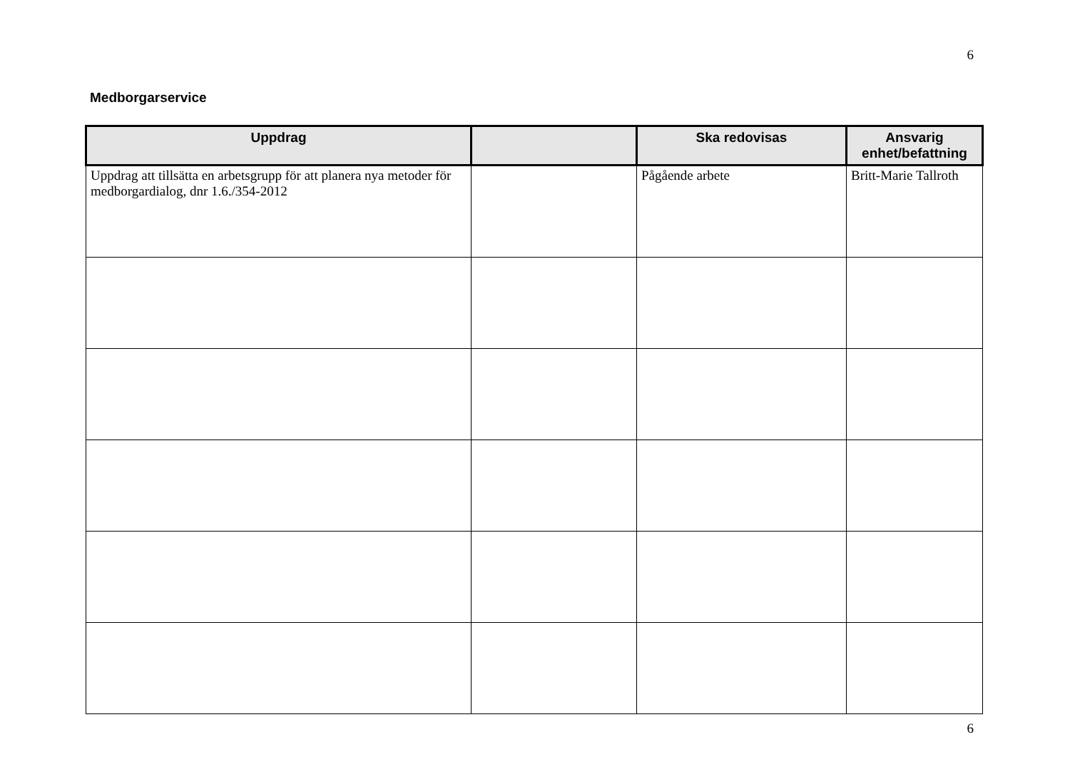6
Medborgarservice
| Uppdrag | | Ska redovisas | Ansvarig enhet/befattning |
| --- | --- | --- | --- |
| Uppdrag att tillsätta en arbetsgrupp för att planera nya metoder för medborgardialog, dnr 1.6./354-2012 | | Pågående arbete | Britt-Marie Tallroth |
6